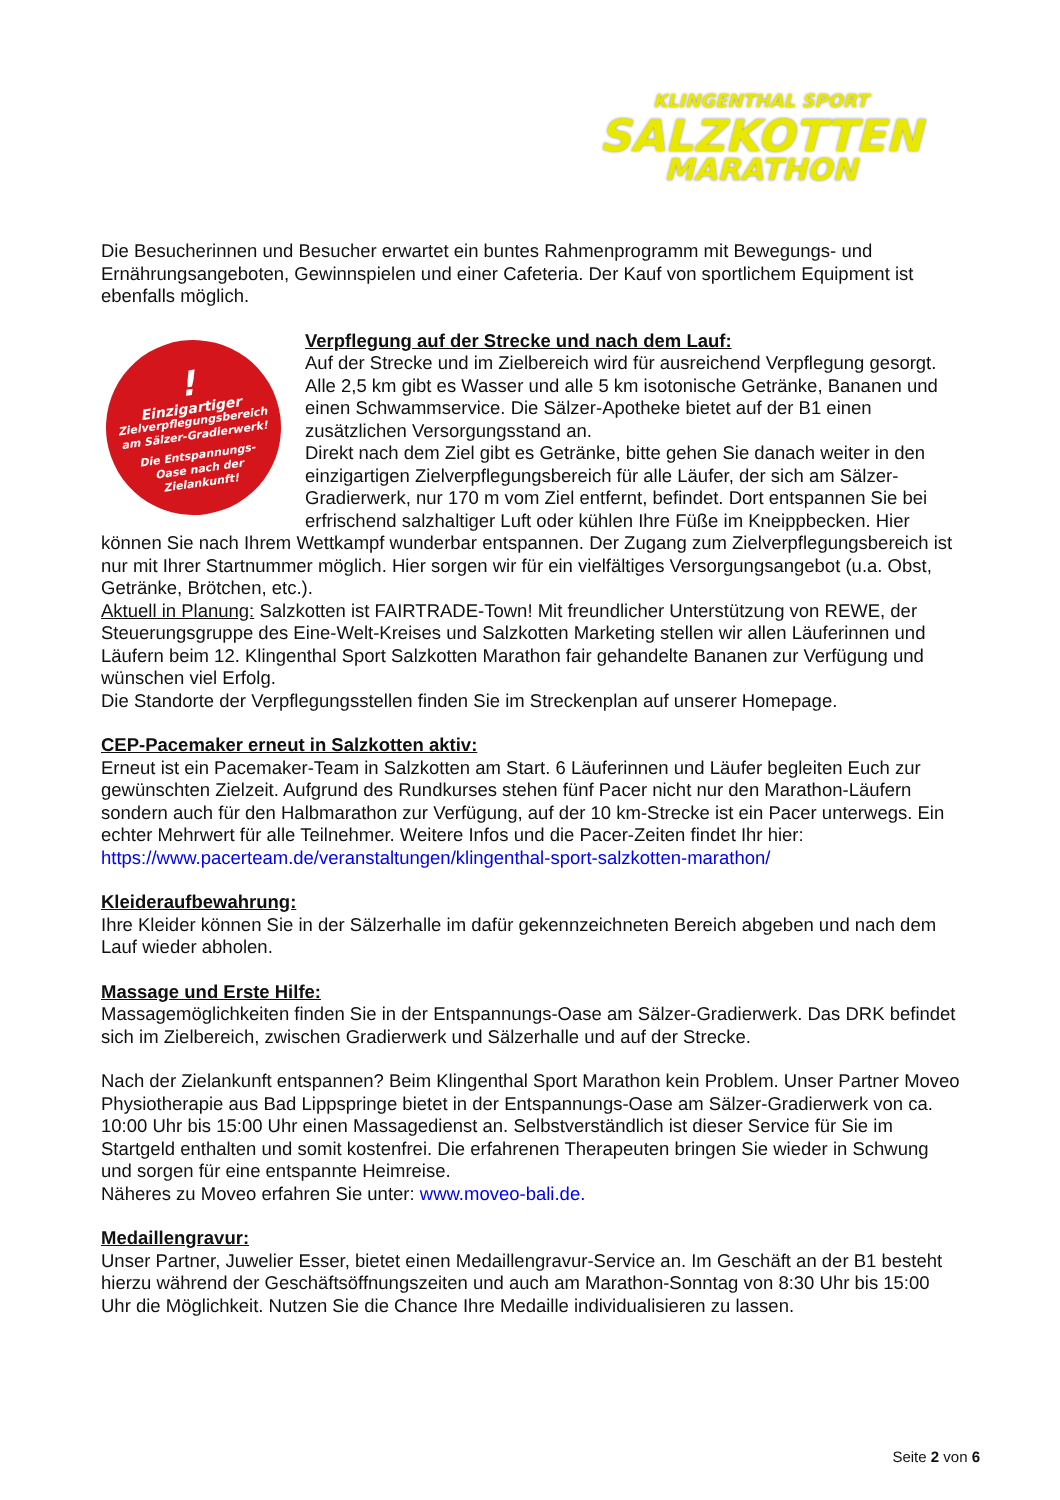KLINGENTHAL SPORT
SALZKOTTEN
MARATHON
Die Besucherinnen und Besucher erwartet ein buntes Rahmenprogramm mit Bewegungs- und Ernährungsangeboten, Gewinnspielen und einer Cafeteria. Der Kauf von sportlichem Equipment ist ebenfalls möglich.
!
Einzigartiger
Zielverpflegungsbereich
am Sälzer-Gradierwerk!
Die Entspannungs-
Oase nach der
Zielankunft!
Verpflegung auf der Strecke und nach dem Lauf:
Auf der Strecke und im Zielbereich wird für ausreichend Verpflegung gesorgt. Alle 2,5 km gibt es Wasser und alle 5 km isotonische Getränke, Bananen und einen Schwammservice. Die Sälzer-Apotheke bietet auf der B1 einen zusätzlichen Versorgungsstand an.
Direkt nach dem Ziel gibt es Getränke, bitte gehen Sie danach weiter in den einzigartigen Zielverpflegungsbereich für alle Läufer, der sich am Sälzer-Gradierwerk, nur 170 m vom Ziel entfernt, befindet. Dort entspannen Sie bei erfrischend salzhaltiger Luft oder kühlen Ihre Füße im Kneippbecken. Hier können Sie nach Ihrem Wettkampf wunderbar entspannen. Der Zugang zum Zielverpflegungsbereich ist nur mit Ihrer Startnummer möglich. Hier sorgen wir für ein vielfältiges Versorgungsangebot (u.a. Obst, Getränke, Brötchen, etc.).
Aktuell in Planung: Salzkotten ist FAIRTRADE-Town! Mit freundlicher Unterstützung von REWE, der Steuerungsgruppe des Eine-Welt-Kreises und Salzkotten Marketing stellen wir allen Läuferinnen und Läufern beim 12. Klingenthal Sport Salzkotten Marathon fair gehandelte Bananen zur Verfügung und wünschen viel Erfolg.
Die Standorte der Verpflegungsstellen finden Sie im Streckenplan auf unserer Homepage.
CEP-Pacemaker erneut in Salzkotten aktiv:
Erneut ist ein Pacemaker-Team in Salzkotten am Start. 6 Läuferinnen und Läufer begleiten Euch zur gewünschten Zielzeit. Aufgrund des Rundkurses stehen fünf Pacer nicht nur den Marathon-Läufern sondern auch für den Halbmarathon zur Verfügung, auf der 10 km-Strecke ist ein Pacer unterwegs. Ein echter Mehrwert für alle Teilnehmer. Weitere Infos und die Pacer-Zeiten findet Ihr hier:
https://www.pacerteam.de/veranstaltungen/klingenthal-sport-salzkotten-marathon/
Kleideraufbewahrung:
Ihre Kleider können Sie in der Sälzerhalle im dafür gekennzeichneten Bereich abgeben und nach dem Lauf wieder abholen.
Massage und Erste Hilfe:
Massagemöglichkeiten finden Sie in der Entspannungs-Oase am Sälzer-Gradierwerk. Das DRK befindet sich im Zielbereich, zwischen Gradierwerk und Sälzerhalle und auf der Strecke.
Nach der Zielankunft entspannen? Beim Klingenthal Sport Marathon kein Problem. Unser Partner Moveo Physiotherapie aus Bad Lippspringe bietet in der Entspannungs-Oase am Sälzer-Gradierwerk von ca. 10:00 Uhr bis 15:00 Uhr einen Massagedienst an. Selbstverständlich ist dieser Service für Sie im Startgeld enthalten und somit kostenfrei. Die erfahrenen Therapeuten bringen Sie wieder in Schwung und sorgen für eine entspannte Heimreise.
Näheres zu Moveo erfahren Sie unter: www.moveo-bali.de.
Medaillengravur:
Unser Partner, Juwelier Esser, bietet einen Medaillengravur-Service an. Im Geschäft an der B1 besteht hierzu während der Geschäftsöffnungszeiten und auch am Marathon-Sonntag von 8:30 Uhr bis 15:00 Uhr die Möglichkeit. Nutzen Sie die Chance Ihre Medaille individualisieren zu lassen.
Seite 2 von 6